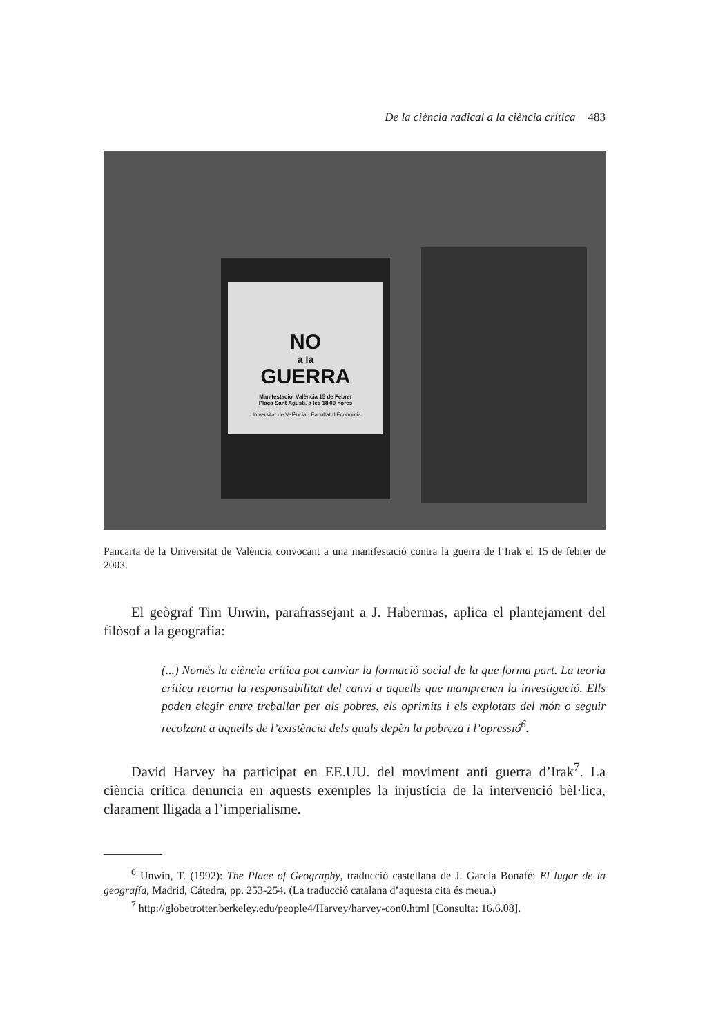De la ciència radical a la ciència crítica 483
NO
a la
GUERRA
Manifestació, València 15 de Febrer
Plaça Sant Agustí, a les 18'00 hores
Universitat de València · Facultat d'Economia
Pancarta de la Universitat de València convocant a una manifestació contra la guerra de l’Irak el 15 de febrer de 2003.
El geògraf Tim Unwin, parafrassejant a J. Habermas, aplica el plantejament del filòsof a la geografia:
(...) Només la ciència crítica pot canviar la formació social de la que forma part. La teoria crítica retorna la responsabilitat del canvi a aquells que mamprenen la investigació. Ells poden elegir entre treballar per als pobres, els oprimits i els explotats del món o seguir recolzant a aquells de l’existència dels quals depèn la pobreza i l’opressió<sup>6</sup>.
David Harvey ha participat en EE.UU. del moviment anti guerra d’Irak<sup>7</sup>. La ciència crítica denuncia en aquests exemples la injustícia de la intervenció bèl·lica, clarament lligada a l’imperialisme.
<sup>6</sup> Unwin, T. (1992): The Place of Geography, traducció castellana de J. García Bonafé: El lugar de la geografía, Madrid, Cátedra, pp. 253-254. (La traducció catalana d’aquesta cita és meua.)
<sup>7</sup> http://globetrotter.berkeley.edu/people4/Harvey/harvey-con0.html [Consulta: 16.6.08].